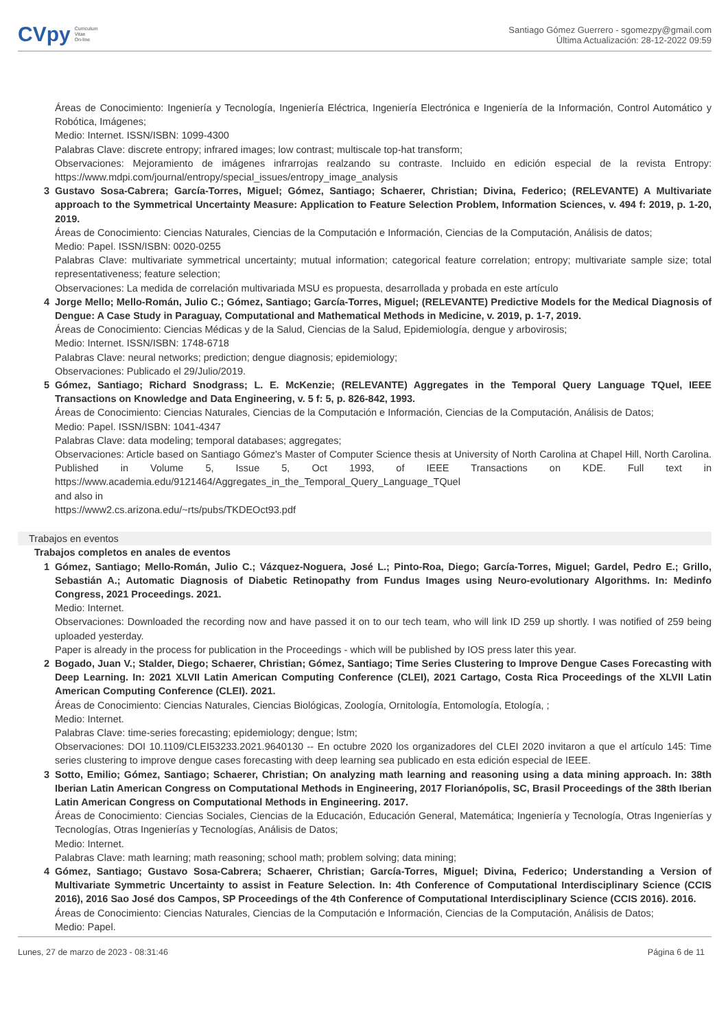CVpy Curriculum
Vitae
On-line
Santiago Gómez Guerrero - sgomezpy@gmail.com
Última Actualización: 28-12-2022 09:59
Áreas de Conocimiento: Ingeniería y Tecnología, Ingeniería Eléctrica, Ingeniería Electrónica e Ingeniería de la Información, Control Automático y Robótica, Imágenes;
Medio: Internet. ISSN/ISBN: 1099-4300
Palabras Clave: discrete entropy; infrared images; low contrast; multiscale top-hat transform;
Observaciones: Mejoramiento de imágenes infrarrojas realzando su contraste. Incluido en edición especial de la revista Entropy: https://www.mdpi.com/journal/entropy/special_issues/entropy_image_analysis
3 Gustavo Sosa-Cabrera; García-Torres, Miguel; Gómez, Santiago; Schaerer, Christian; Divina, Federico; (RELEVANTE) A Multivariate approach to the Symmetrical Uncertainty Measure: Application to Feature Selection Problem, Information Sciences, v. 494 f: 2019, p. 1-20, 2019.
Áreas de Conocimiento: Ciencias Naturales, Ciencias de la Computación e Información, Ciencias de la Computación, Análisis de datos;
Medio: Papel. ISSN/ISBN: 0020-0255
Palabras Clave: multivariate symmetrical uncertainty; mutual information; categorical feature correlation; entropy; multivariate sample size; total representativeness; feature selection;
Observaciones: La medida de correlación multivariada MSU es propuesta, desarrollada y probada en este artículo
4 Jorge Mello; Mello-Román, Julio C.; Gómez, Santiago; García-Torres, Miguel; (RELEVANTE) Predictive Models for the Medical Diagnosis of Dengue: A Case Study in Paraguay, Computational and Mathematical Methods in Medicine, v. 2019, p. 1-7, 2019.
Áreas de Conocimiento: Ciencias Médicas y de la Salud, Ciencias de la Salud, Epidemiología, dengue y arbovirosis;
Medio: Internet. ISSN/ISBN: 1748-6718
Palabras Clave: neural networks; prediction; dengue diagnosis; epidemiology;
Observaciones: Publicado el 29/Julio/2019.
5 Gómez, Santiago; Richard Snodgrass; L. E. McKenzie; (RELEVANTE) Aggregates in the Temporal Query Language TQuel, IEEE Transactions on Knowledge and Data Engineering, v. 5 f: 5, p. 826-842, 1993.
Áreas de Conocimiento: Ciencias Naturales, Ciencias de la Computación e Información, Ciencias de la Computación, Análisis de Datos;
Medio: Papel. ISSN/ISBN: 1041-4347
Palabras Clave: data modeling; temporal databases; aggregates;
Observaciones: Article based on Santiago Gómez's Master of Computer Science thesis at University of North Carolina at Chapel Hill, North Carolina. Published in Volume 5, Issue 5, Oct 1993, of IEEE Transactions on KDE. Full text in https://www.academia.edu/9121464/Aggregates_in_the_Temporal_Query_Language_TQuel
and also in
https://www2.cs.arizona.edu/~rts/pubs/TKDEOct93.pdf
Trabajos en eventos
Trabajos completos en anales de eventos
1 Gómez, Santiago; Mello-Román, Julio C.; Vázquez-Noguera, José L.; Pinto-Roa, Diego; García-Torres, Miguel; Gardel, Pedro E.; Grillo, Sebastián A.; Automatic Diagnosis of Diabetic Retinopathy from Fundus Images using Neuro-evolutionary Algorithms. In: Medinfo Congress, 2021 Proceedings. 2021.
Medio: Internet.
Observaciones: Downloaded the recording now and have passed it on to our tech team, who will link ID 259 up shortly. I was notified of 259 being uploaded yesterday.
Paper is already in the process for publication in the Proceedings - which will be published by IOS press later this year.
2 Bogado, Juan V.; Stalder, Diego; Schaerer, Christian; Gómez, Santiago; Time Series Clustering to Improve Dengue Cases Forecasting with Deep Learning. In: 2021 XLVII Latin American Computing Conference (CLEI), 2021 Cartago, Costa Rica Proceedings of the XLVII Latin American Computing Conference (CLEI). 2021.
Áreas de Conocimiento: Ciencias Naturales, Ciencias Biológicas, Zoología, Ornitología, Entomología, Etología, ;
Medio: Internet.
Palabras Clave: time-series forecasting; epidemiology; dengue; lstm;
Observaciones: DOI 10.1109/CLEI53233.2021.9640130 -- En octubre 2020 los organizadores del CLEI 2020 invitaron a que el artículo 145: Time series clustering to improve dengue cases forecasting with deep learning sea publicado en esta edición especial de IEEE.
3 Sotto, Emilio; Gómez, Santiago; Schaerer, Christian; On analyzing math learning and reasoning using a data mining approach. In: 38th Iberian Latin American Congress on Computational Methods in Engineering, 2017 Florianópolis, SC, Brasil Proceedings of the 38th Iberian Latin American Congress on Computational Methods in Engineering. 2017.
Áreas de Conocimiento: Ciencias Sociales, Ciencias de la Educación, Educación General, Matemática; Ingeniería y Tecnología, Otras Ingenierías y Tecnologías, Otras Ingenierías y Tecnologías, Análisis de Datos;
Medio: Internet.
Palabras Clave: math learning; math reasoning; school math; problem solving; data mining;
4 Gómez, Santiago; Gustavo Sosa-Cabrera; Schaerer, Christian; García-Torres, Miguel; Divina, Federico; Understanding a Version of Multivariate Symmetric Uncertainty to assist in Feature Selection. In: 4th Conference of Computational Interdisciplinary Science (CCIS 2016), 2016 Sao José dos Campos, SP Proceedings of the 4th Conference of Computational Interdisciplinary Science (CCIS 2016). 2016.
Áreas de Conocimiento: Ciencias Naturales, Ciencias de la Computación e Información, Ciencias de la Computación, Análisis de Datos;
Medio: Papel.
Lunes, 27 de marzo de 2023 - 08:31:46 Página 6 de 11